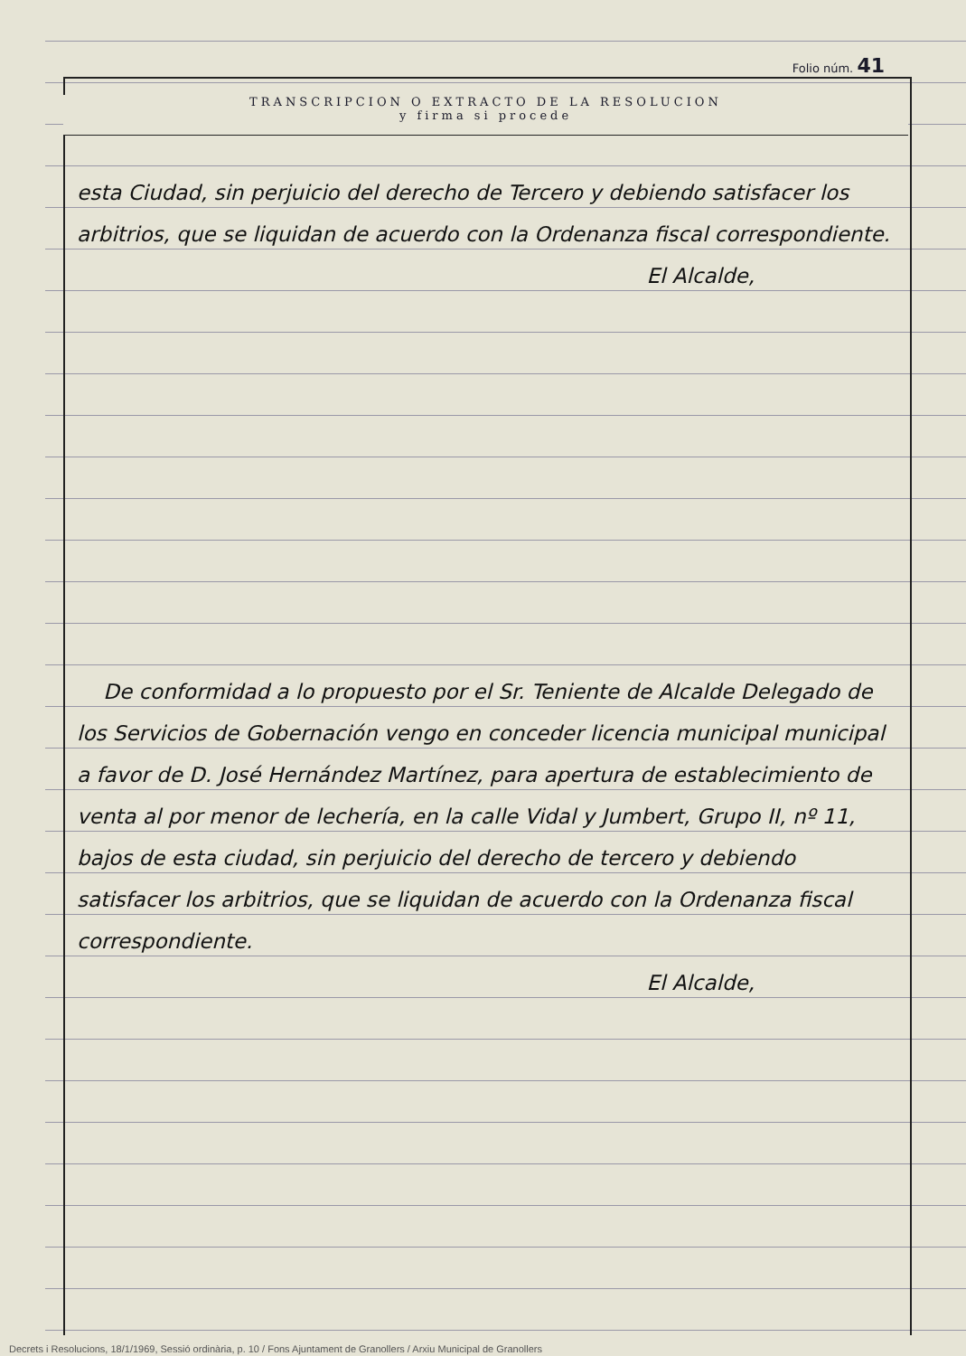Folio núm. 41
TRANSCRIPCION O EXTRACTO DE LA RESOLUCION
y firma si procede
esta Ciudad, sin perjuicio del derecho de Tercero y debiendo satisfacer los arbitrios, que se liquidan de acuerdo con la Ordenanza fiscal correspondiente.
El Alcalde,
De conformidad a lo propuesto por el Sr. Teniente de Alcalde Delegado de los Servicios de Gobernación vengo en conceder licencia municipal municipal a favor de D. José Hernández Martínez, para apertura de establecimiento de venta al por menor de lechería, en la calle Vidal y Jumbert, Grupo II, nº 11, bajos de esta ciudad, sin perjuicio del derecho de tercero y debiendo satisfacer los arbitrios, que se liquidan de acuerdo con la Ordenanza fiscal correspondiente.
El Alcalde,
Decrets i Resolucions, 18/1/1969, Sessió ordinària, p. 10 / Fons Ajuntament de Granollers / Arxiu Municipal de Granollers